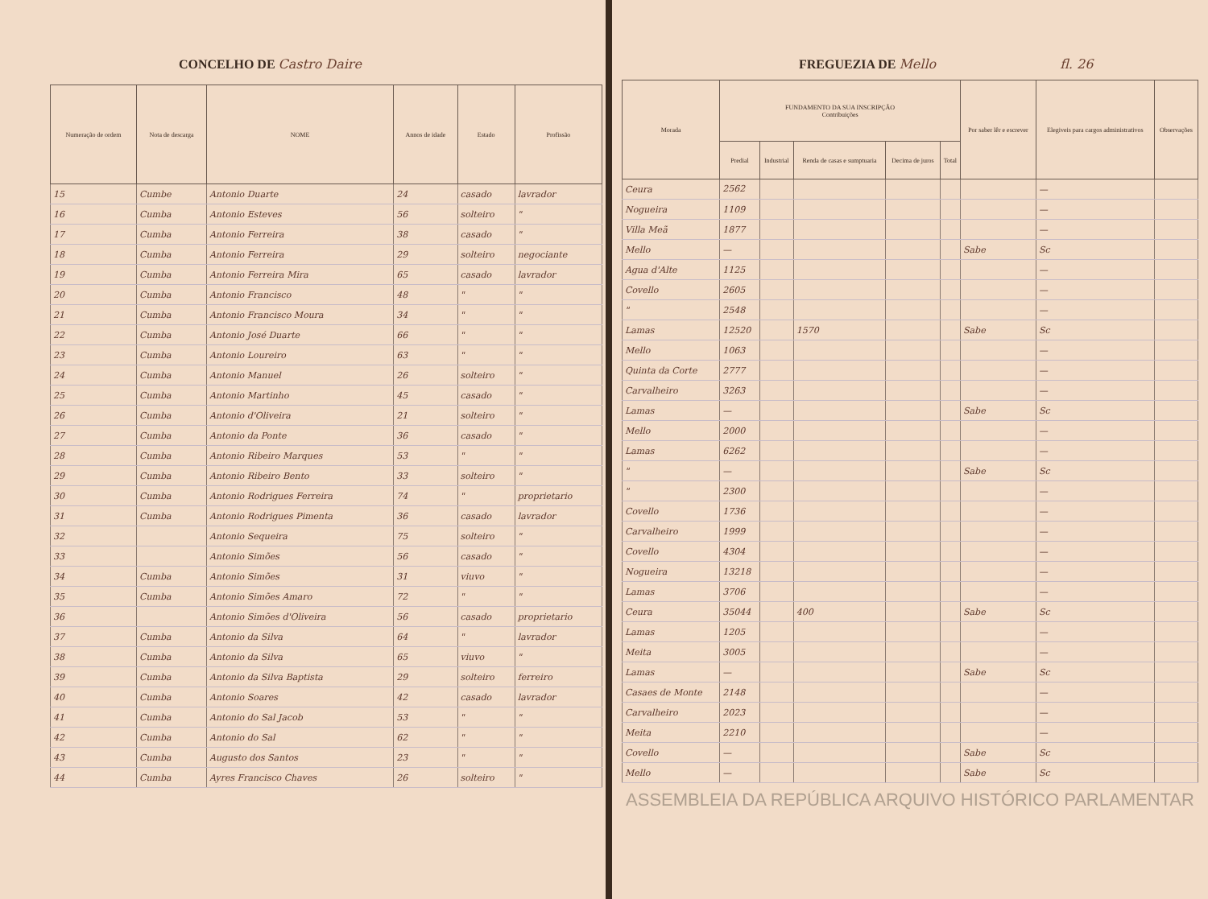CONCELHO DE Castro Daire
| Numeração de ordem | Nota de descarga | NOME | Annos de idade | Estado | Profissão |
| --- | --- | --- | --- | --- | --- |
| 15 | Cumbe | Antonio Duarte | 24 | casado | lavrador |
| 16 | Cumba | Antonio Esteves | 56 | solteiro | " |
| 17 | Cumba | Antonio Ferreira | 38 | casado | " |
| 18 | Cumba | Antonio Ferreira | 29 | solteiro | negociante |
| 19 | Cumba | Antonio Ferreira Mira | 65 | casado | lavrador |
| 20 | Cumba | Antonio Francisco | 48 | " | " |
| 21 | Cumba | Antonio Francisco Moura | 34 | " | " |
| 22 | Cumba | Antonio José Duarte | 66 | " | " |
| 23 | Cumba | Antonio Loureiro | 63 | " | " |
| 24 | Cumba | Antonio Manuel | 26 | solteiro | " |
| 25 | Cumba | Antonio Martinho | 45 | casado | " |
| 26 | Cumba | Antonio d'Oliveira | 21 | solteiro | " |
| 27 | Cumba | Antonio da Ponte | 36 | casado | " |
| 28 | Cumba | Antonio Ribeiro Marques | 53 | " | " |
| 29 | Cumba | Antonio Ribeiro Bento | 33 | solteiro | " |
| 30 | Cumba | Antonio Rodrigues Ferreira | 74 | " | proprietario |
| 31 | Cumba | Antonio Rodrigues Pimenta | 36 | casado | lavrador |
| 32 | | Antonio Sequeira | 75 | solteiro | " |
| 33 | | Antonio Simões | 56 | casado | " |
| 34 | Cumba | Antonio Simões | 31 | viuvo | " |
| 35 | Cumba | Antonio Simões Amaro | 72 | " | " |
| 36 | | Antonio Simões d'Oliveira | 56 | casado | proprietario |
| 37 | Cumba | Antonio da Silva | 64 | " | lavrador |
| 38 | Cumba | Antonio da Silva | 65 | viuvo | " |
| 39 | Cumba | Antonio da Silva Baptista | 29 | solteiro | ferreiro |
| 40 | Cumba | Antonio Soares | 42 | casado | lavrador |
| 41 | Cumba | Antonio do Sal Jacob | 53 | " | " |
| 42 | Cumba | Antonio do Sal | 62 | " | " |
| 43 | Cumba | Augusto dos Santos | 23 | " | " |
| 44 | Cumba | Ayres Francisco Chaves | 26 | solteiro | " |
FREGUEZIA DE Mello fl. 26
| Morada | FUNDAMENTO DA SUA INSCRIPÇÃO Contribuições | | | | | Por saber lêr e escrever | Elegiveis para cargos administrativos | Observações |
| --- | --- | --- | --- | --- | --- | --- | --- | --- |
| | Predial | Industrial | Renda de casas e sumptuaria | Decima de juros | Total | | | |
| Ceura | 2562 | | | | | | — | |
| Nogueira | 1109 | | | | | | — | |
| Villa Meã | 1877 | | | | | | — | |
| Mello | — | | | | | Sabe | Sc | |
| Agua d'Alte | 1125 | | | | | | — | |
| Covello | 2605 | | | | | | — | |
| " | 2548 | | | | | | — | |
| Lamas | 12520 | | 1570 | | | Sabe | Sc | |
| Mello | 1063 | | | | | | — | |
| Quinta da Corte | 2777 | | | | | | — | |
| Carvalheiro | 3263 | | | | | | — | |
| Lamas | — | | | | | Sabe | Sc | |
| Mello | 2000 | | | | | | — | |
| Lamas | 6262 | | | | | | — | |
| " | — | | | | | Sabe | Sc | |
| " | 2300 | | | | | | — | |
| Covello | 1736 | | | | | | — | |
| Carvalheiro | 1999 | | | | | | — | |
| Covello | 4304 | | | | | | — | |
| Nogueira | 13218 | | | | | | — | |
| Lamas | 3706 | | | | | | — | |
| Ceura | 35044 | | 400 | | | Sabe | Sc | |
| Lamas | 1205 | | | | | | — | |
| Meita | 3005 | | | | | | — | |
| Lamas | — | | | | | Sabe | Sc | |
| Casaes de Monte | 2148 | | | | | | — | |
| Carvalheiro | 2023 | | | | | | — | |
| Meita | 2210 | | | | | | — | |
| Covello | — | | | | | Sabe | Sc | |
| Mello | — | | | | | Sabe | Sc | |
ASSEMBLEIA DA REPÚBLICA ARQUIVO HISTÓRICO PARLAMENTAR